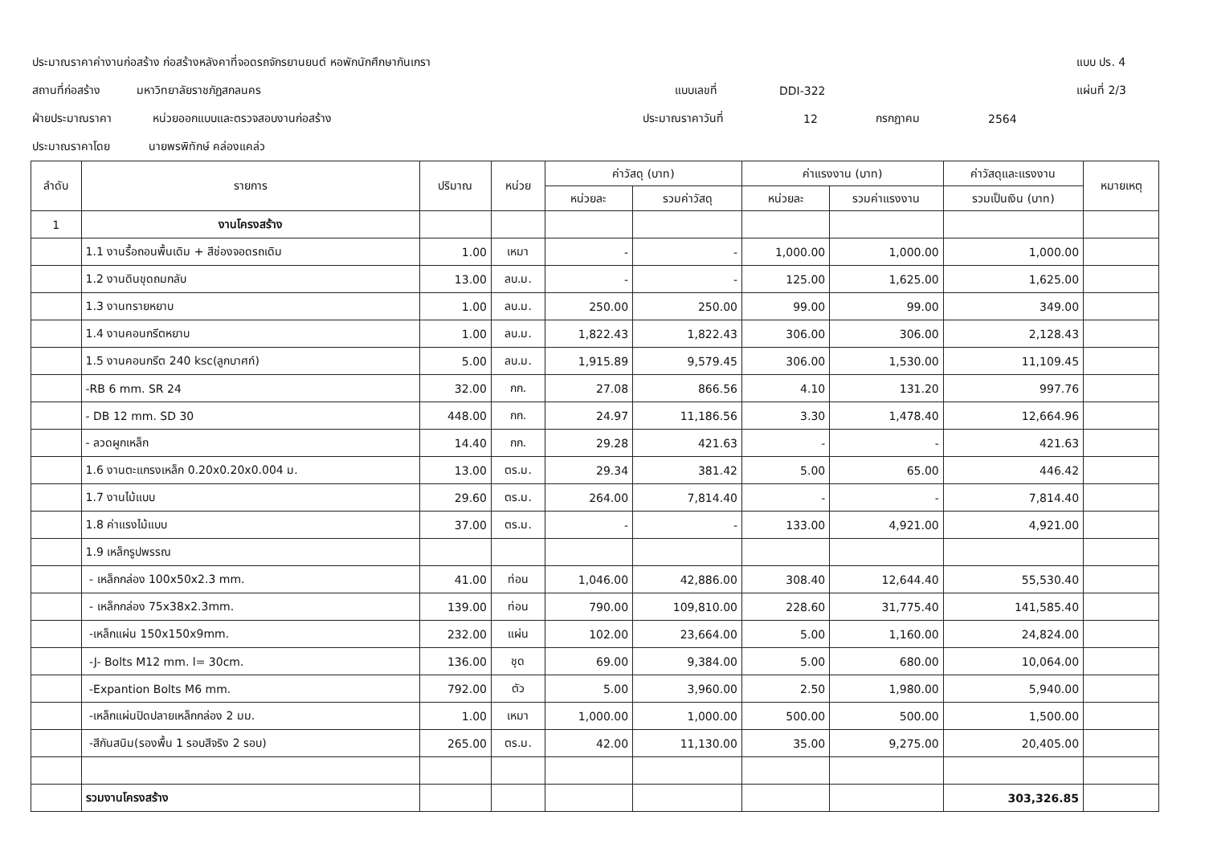ประมาณราคาค่างานก่อสร้าง ก่อสร้างหลังคาที่จอดรถจักรยานยนต์ หอพักนักศึกษากันเกรา แบบ ปร. 4
สถานที่ก่อสร้าง มหาวิทยาลัยราชภัฏสกลนคร แบบเลขที่ DDI-322 แผ่นที่ 2/3
ฝ่ายประมาณราคา หน่วยออกแบบและตรวจสอบงานก่อสร้าง ประมาณราคาวันที่ 12 กรกฎาคม 2564
ประมาณราคาโดย นายพรพิทักษ์ คล่องแคล่ว
| ลำดับ | รายการ | ปริมาณ | หน่วย | ค่าวัสดุ (บาท) | | ค่าแรงงาน (บาท) | | ค่าวัสดุและแรงงาน | หมายเหตุ |
| --- | --- | --- | --- | --- | --- | --- | --- | --- | --- |
| | | | | หน่วยละ | รวมค่าวัสดุ | หน่วยละ | รวมค่าแรงงาน | รวมเป็นเงิน (บาท) | |
| 1 | งานโครงสร้าง | | | | | | | | |
| | 1.1 งานรื้อถอนพื้นเดิม + สีช่องจอดรถเดิม | 1.00 | เหมา | - | - | 1,000.00 | 1,000.00 | 1,000.00 | |
| | 1.2 งานดินขุดถมกลับ | 13.00 | ลบ.ม. | - | - | 125.00 | 1,625.00 | 1,625.00 | |
| | 1.3 งานทรายหยาบ | 1.00 | ลบ.ม. | 250.00 | 250.00 | 99.00 | 99.00 | 349.00 | |
| | 1.4 งานคอนกรีตหยาบ | 1.00 | ลบ.ม. | 1,822.43 | 1,822.43 | 306.00 | 306.00 | 2,128.43 | |
| | 1.5 งานคอนกรีต 240 ksc(ลูกบาศก์) | 5.00 | ลบ.ม. | 1,915.89 | 9,579.45 | 306.00 | 1,530.00 | 11,109.45 | |
| | -RB 6 mm. SR 24 | 32.00 | กก. | 27.08 | 866.56 | 4.10 | 131.20 | 997.76 | |
| | - DB 12 mm. SD 30 | 448.00 | กก. | 24.97 | 11,186.56 | 3.30 | 1,478.40 | 12,664.96 | |
| | - ลวดผูกเหล็ก | 14.40 | กก. | 29.28 | 421.63 | - | - | 421.63 | |
| | 1.6 งานตะแกรงเหล็ก 0.20x0.20x0.004 ม. | 13.00 | ตร.ม. | 29.34 | 381.42 | 5.00 | 65.00 | 446.42 | |
| | 1.7 งานไม้แบบ | 29.60 | ตร.ม. | 264.00 | 7,814.40 | - | - | 7,814.40 | |
| | 1.8 ค่าแรงไม้แบบ | 37.00 | ตร.ม. | - | - | 133.00 | 4,921.00 | 4,921.00 | |
| | 1.9 เหล็กรูปพรรณ | | | | | | | | |
| | - เหล็กกล่อง 100x50x2.3 mm. | 41.00 | ท่อน | 1,046.00 | 42,886.00 | 308.40 | 12,644.40 | 55,530.40 | |
| | - เหล็กกล่อง 75x38x2.3mm. | 139.00 | ท่อน | 790.00 | 109,810.00 | 228.60 | 31,775.40 | 141,585.40 | |
| | -เหล็กแผ่น 150x150x9mm. | 232.00 | แผ่น | 102.00 | 23,664.00 | 5.00 | 1,160.00 | 24,824.00 | |
| | -J- Bolts M12 mm. l= 30cm. | 136.00 | ชุด | 69.00 | 9,384.00 | 5.00 | 680.00 | 10,064.00 | |
| | -Expantion Bolts M6 mm. | 792.00 | ตัว | 5.00 | 3,960.00 | 2.50 | 1,980.00 | 5,940.00 | |
| | -เหล็กแผ่นปิดปลายเหล็กกล่อง 2 มม. | 1.00 | เหมา | 1,000.00 | 1,000.00 | 500.00 | 500.00 | 1,500.00 | |
| | -สีกันสนิม(รองพื้น 1 รอบสีจริง 2 รอบ) | 265.00 | ตร.ม. | 42.00 | 11,130.00 | 35.00 | 9,275.00 | 20,405.00 | |
| | รวมงานโครงสร้าง | | | | | | | 303,326.85 | |